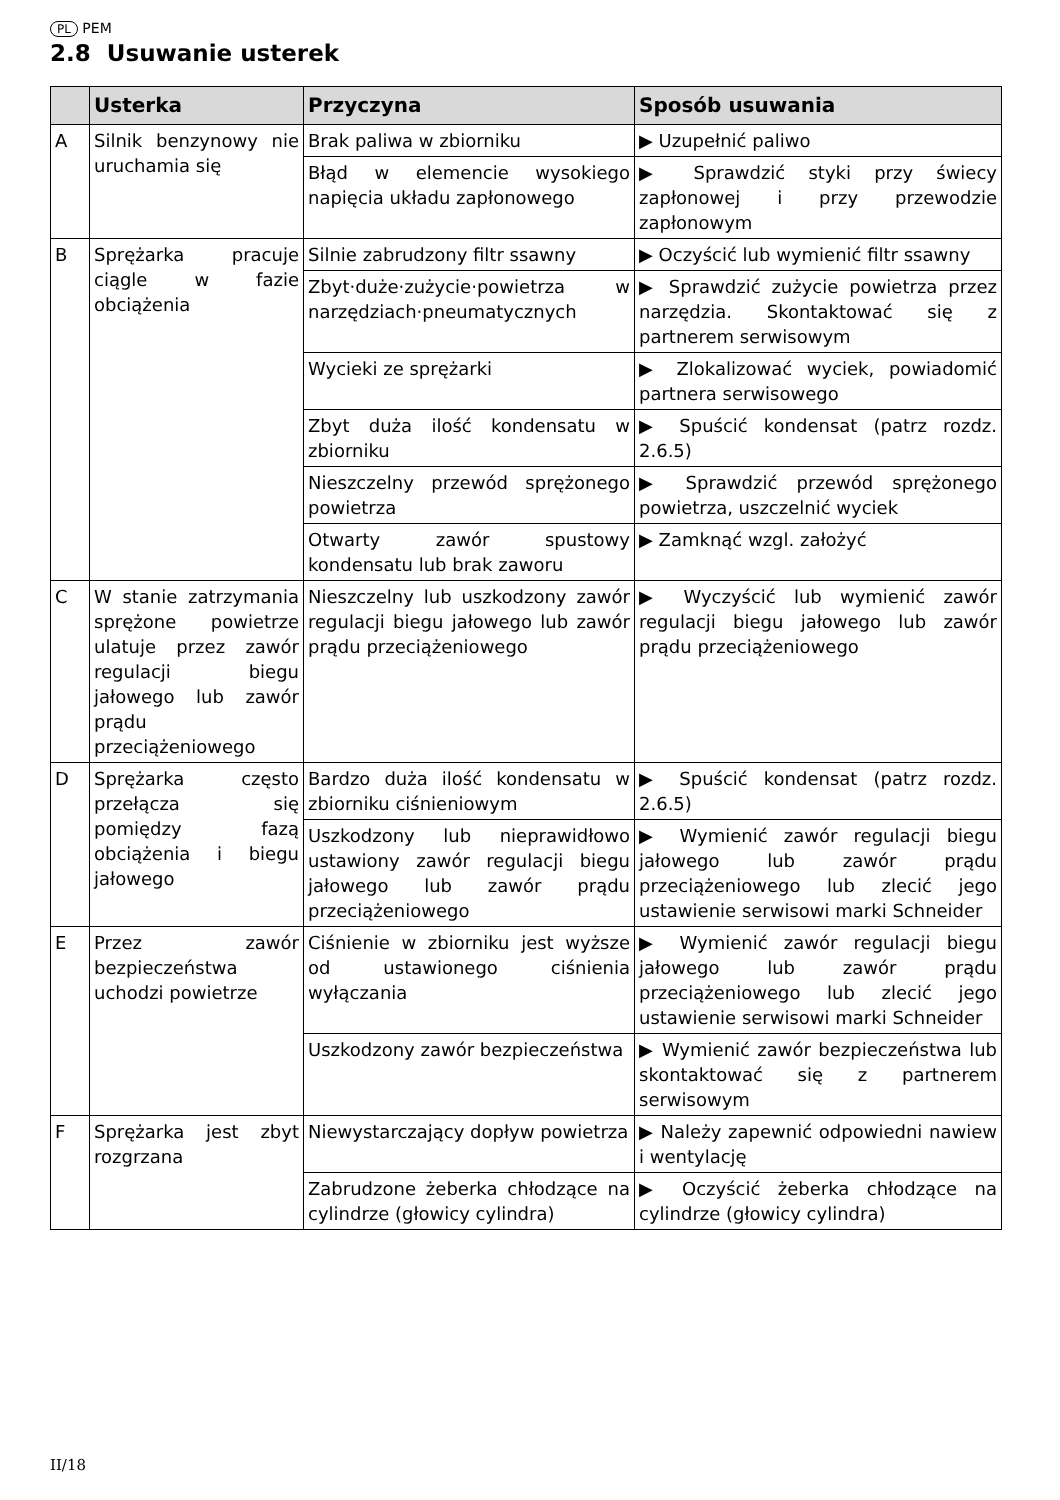PL PEM
2.8 Usuwanie usterek
| | Usterka | Przyczyna | Sposób usuwania |
| --- | --- | --- | --- |
| A | Silnik benzynowy nie uruchamia się | Brak paliwa w zbiorniku | ▶ Uzupełnić paliwo |
| | | Błąd w elemencie wysokiego napięcia układu zapłonowego | ▶ Sprawdzić styki przy świecy zapłonowej i przy przewodzie zapłonowym |
| B | Sprężarka pracuje ciągle w fazie obciążenia | Silnie zabrudzony filtr ssawny | ▶ Oczyścić lub wymienić filtr ssawny |
| | | Zbyt·duże·zużycie·powietrza w narzędziach·pneumatycznych | ▶ Sprawdzić zużycie powietrza przez narzędzia. Skontaktować się z partnerem serwisowym |
| | | Wycieki ze sprężarki | ▶ Zlokalizować wyciek, powiadomić partnera serwisowego |
| | | Zbyt duża ilość kondensatu w zbiorniku | ▶ Spuścić kondensat (patrz rozdz. 2.6.5) |
| | | Nieszczelny przewód sprężonego powietrza | ▶ Sprawdzić przewód sprężonego powietrza, uszczelnić wyciek |
| | | Otwarty zawór spustowy kondensatu lub brak zaworu | ▶ Zamknąć wzgl. założyć |
| C | W stanie zatrzymania sprężone powietrze ulatuje przez zawór regulacji biegu jałowego lub zawór prądu przeciążeniowego | Nieszczelny lub uszkodzony zawór regulacji biegu jałowego lub zawór prądu przeciążeniowego | ▶ Wyczyścić lub wymienić zawór regulacji biegu jałowego lub zawór prądu przeciążeniowego |
| D | Sprężarka często przełącza się pomiędzy fazą obciążenia i biegu jałowego | Bardzo duża ilość kondensatu w zbiorniku ciśnieniowym | ▶ Spuścić kondensat (patrz rozdz. 2.6.5) |
| | | Uszkodzony lub nieprawidłowo ustawiony zawór regulacji biegu jałowego lub zawór prądu przeciążeniowego | ▶ Wymienić zawór regulacji biegu jałowego lub zawór prądu przeciążeniowego lub zlecić jego ustawienie serwisowi marki Schneider |
| E | Przez zawór bezpieczeństwa uchodzi powietrze | Ciśnienie w zbiorniku jest wyższe od ustawionego ciśnienia wyłączania | ▶ Wymienić zawór regulacji biegu jałowego lub zawór prądu przeciążeniowego lub zlecić jego ustawienie serwisowi marki Schneider |
| | | Uszkodzony zawór bezpieczeństwa | ▶ Wymienić zawór bezpieczeństwa lub skontaktować się z partnerem serwisowym |
| F | Sprężarka jest zbyt rozgrzana | Niewystarczający dopływ powietrza | ▶ Należy zapewnić odpowiedni nawiew i wentylację |
| | | Zabrudzone żeberka chłodzące na cylindrze (głowicy cylindra) | ▶ Oczyścić żeberka chłodzące na cylindrze (głowicy cylindra) |
II/18